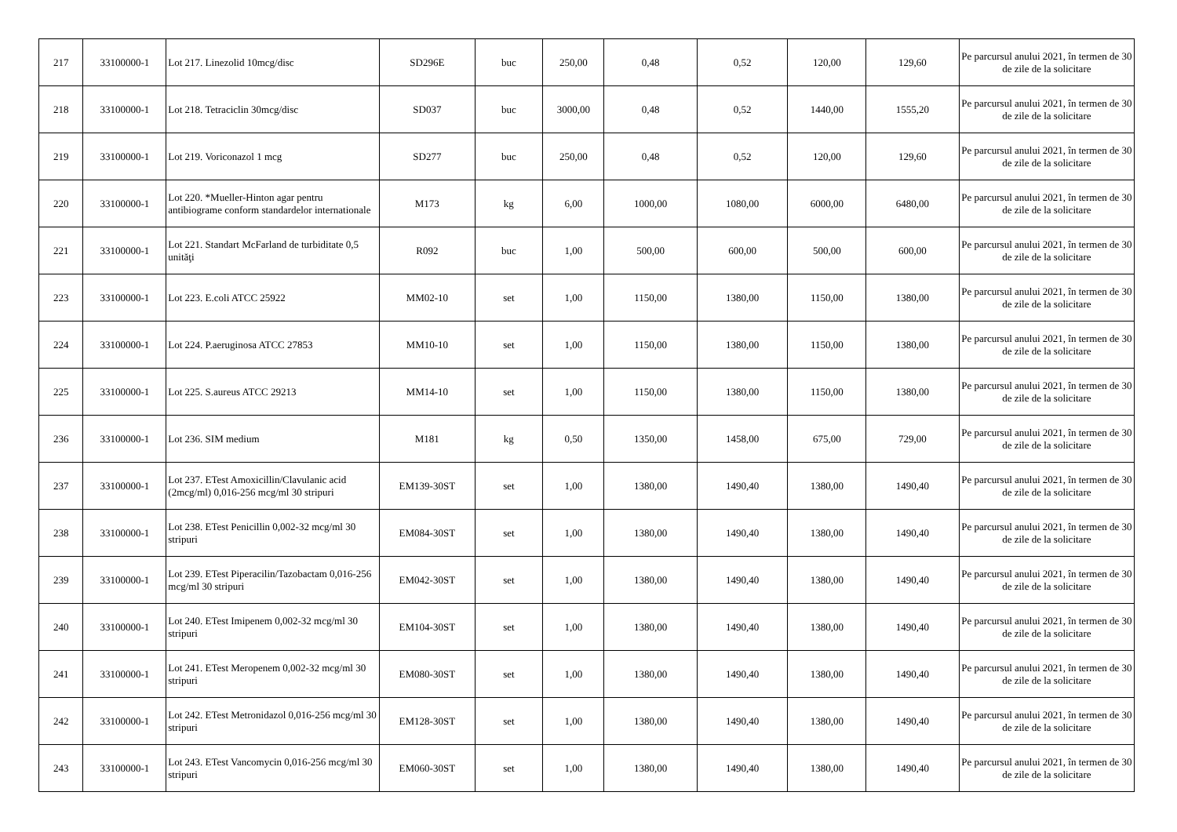| 217 | 33100000-1 | Lot 217. Linezolid 10mcg/disc | SD296E | buc | 250,00 | 0,48 | 0,52 | 120,00 | 129,60 | Pe parcursul anului 2021, în termen de 30 de zile de la solicitare |
| 218 | 33100000-1 | Lot 218. Tetraciclin 30mcg/disc | SD037 | buc | 3000,00 | 0,48 | 0,52 | 1440,00 | 1555,20 | Pe parcursul anului 2021, în termen de 30 de zile de la solicitare |
| 219 | 33100000-1 | Lot 219. Voriconazol 1 mcg | SD277 | buc | 250,00 | 0,48 | 0,52 | 120,00 | 129,60 | Pe parcursul anului 2021, în termen de 30 de zile de la solicitare |
| 220 | 33100000-1 | Lot 220. *Mueller-Hinton agar pentru antibiograme conform standardelor internationale | M173 | kg | 6,00 | 1000,00 | 1080,00 | 6000,00 | 6480,00 | Pe parcursul anului 2021, în termen de 30 de zile de la solicitare |
| 221 | 33100000-1 | Lot 221. Standart McFarland de turbiditate 0,5 unităţi | R092 | buc | 1,00 | 500,00 | 600,00 | 500,00 | 600,00 | Pe parcursul anului 2021, în termen de 30 de zile de la solicitare |
| 223 | 33100000-1 | Lot 223. E.coli ATCC 25922 | MM02-10 | set | 1,00 | 1150,00 | 1380,00 | 1150,00 | 1380,00 | Pe parcursul anului 2021, în termen de 30 de zile de la solicitare |
| 224 | 33100000-1 | Lot 224. P.aeruginosa ATCC 27853 | MM10-10 | set | 1,00 | 1150,00 | 1380,00 | 1150,00 | 1380,00 | Pe parcursul anului 2021, în termen de 30 de zile de la solicitare |
| 225 | 33100000-1 | Lot 225. S.aureus ATCC 29213 | MM14-10 | set | 1,00 | 1150,00 | 1380,00 | 1150,00 | 1380,00 | Pe parcursul anului 2021, în termen de 30 de zile de la solicitare |
| 236 | 33100000-1 | Lot 236. SIM medium | M181 | kg | 0,50 | 1350,00 | 1458,00 | 675,00 | 729,00 | Pe parcursul anului 2021, în termen de 30 de zile de la solicitare |
| 237 | 33100000-1 | Lot 237. ETest Amoxicillin/Clavulanic acid (2mcg/ml) 0,016-256 mcg/ml 30 stripuri | EM139-30ST | set | 1,00 | 1380,00 | 1490,40 | 1380,00 | 1490,40 | Pe parcursul anului 2021, în termen de 30 de zile de la solicitare |
| 238 | 33100000-1 | Lot 238. ETest Penicillin 0,002-32 mcg/ml 30 stripuri | EM084-30ST | set | 1,00 | 1380,00 | 1490,40 | 1380,00 | 1490,40 | Pe parcursul anului 2021, în termen de 30 de zile de la solicitare |
| 239 | 33100000-1 | Lot 239. ETest Piperacilin/Tazobactam 0,016-256 mcg/ml 30 stripuri | EM042-30ST | set | 1,00 | 1380,00 | 1490,40 | 1380,00 | 1490,40 | Pe parcursul anului 2021, în termen de 30 de zile de la solicitare |
| 240 | 33100000-1 | Lot 240. ETest Imipenem 0,002-32 mcg/ml 30 stripuri | EM104-30ST | set | 1,00 | 1380,00 | 1490,40 | 1380,00 | 1490,40 | Pe parcursul anului 2021, în termen de 30 de zile de la solicitare |
| 241 | 33100000-1 | Lot 241. ETest Meropenem 0,002-32 mcg/ml 30 stripuri | EM080-30ST | set | 1,00 | 1380,00 | 1490,40 | 1380,00 | 1490,40 | Pe parcursul anului 2021, în termen de 30 de zile de la solicitare |
| 242 | 33100000-1 | Lot 242. ETest Metronidazol 0,016-256 mcg/ml 30 stripuri | EM128-30ST | set | 1,00 | 1380,00 | 1490,40 | 1380,00 | 1490,40 | Pe parcursul anului 2021, în termen de 30 de zile de la solicitare |
| 243 | 33100000-1 | Lot 243. ETest Vancomycin 0,016-256 mcg/ml 30 stripuri | EM060-30ST | set | 1,00 | 1380,00 | 1490,40 | 1380,00 | 1490,40 | Pe parcursul anului 2021, în termen de 30 de zile de la solicitare |